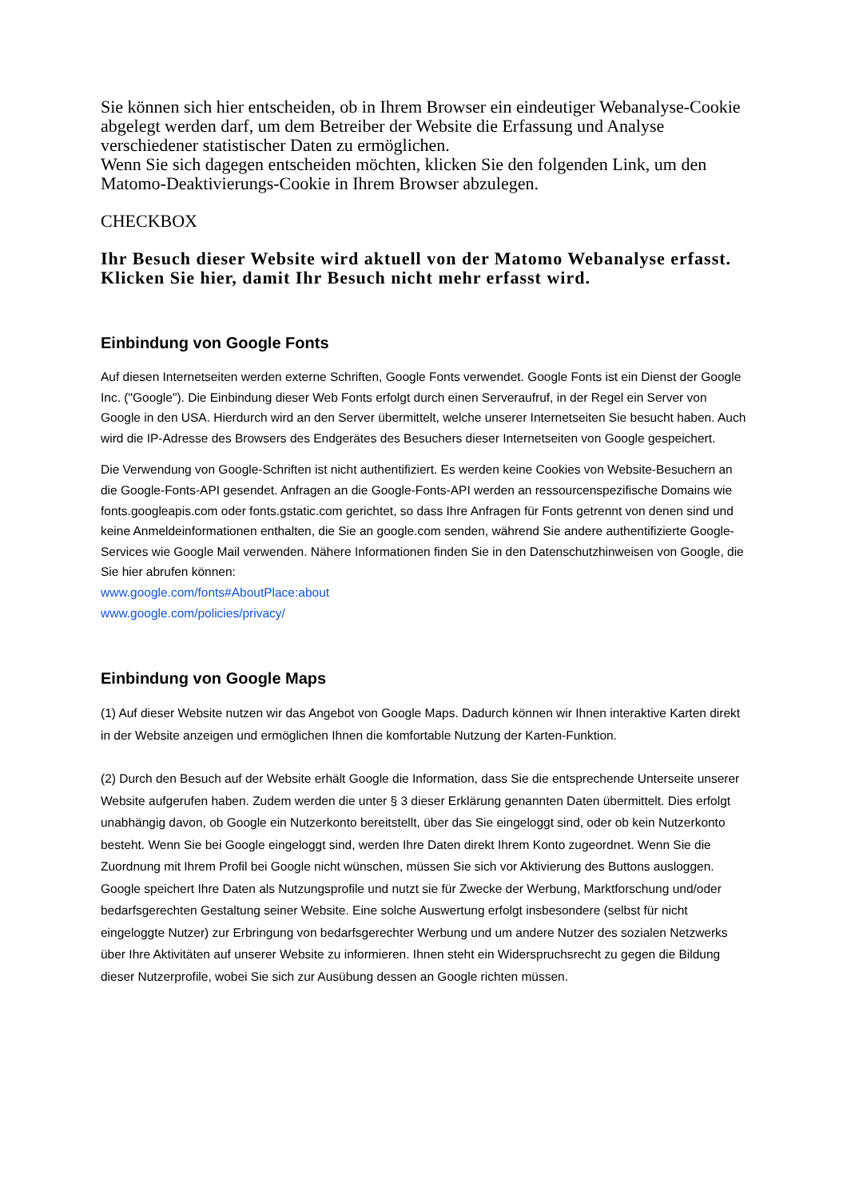Sie können sich hier entscheiden, ob in Ihrem Browser ein eindeutiger Webanalyse-Cookie abgelegt werden darf, um dem Betreiber der Website die Erfassung und Analyse verschiedener statistischer Daten zu ermöglichen.
Wenn Sie sich dagegen entscheiden möchten, klicken Sie den folgenden Link, um den Matomo-Deaktivierungs-Cookie in Ihrem Browser abzulegen.
CHECKBOX
Ihr Besuch dieser Website wird aktuell von der Matomo Webanalyse erfasst. Klicken Sie hier, damit Ihr Besuch nicht mehr erfasst wird.
Einbindung von Google Fonts
Auf diesen Internetseiten werden externe Schriften, Google Fonts verwendet. Google Fonts ist ein Dienst der Google Inc. ("Google"). Die Einbindung dieser Web Fonts erfolgt durch einen Serveraufruf, in der Regel ein Server von Google in den USA. Hierdurch wird an den Server übermittelt, welche unserer Internetseiten Sie besucht haben. Auch wird die IP-Adresse des Browsers des Endgerätes des Besuchers dieser Internetseiten von Google gespeichert.
Die Verwendung von Google-Schriften ist nicht authentifiziert. Es werden keine Cookies von Website-Besuchern an die Google-Fonts-API gesendet. Anfragen an die Google-Fonts-API werden an ressourcenspezifische Domains wie fonts.googleapis.com oder fonts.gstatic.com gerichtet, so dass Ihre Anfragen für Fonts getrennt von denen sind und keine Anmeldeinformationen enthalten, die Sie an google.com senden, während Sie andere authentifizierte Google-Services wie Google Mail verwenden. Nähere Informationen finden Sie in den Datenschutzhinweisen von Google, die Sie hier abrufen können:
www.google.com/fonts#AboutPlace:about
www.google.com/policies/privacy/
Einbindung von Google Maps
(1) Auf dieser Website nutzen wir das Angebot von Google Maps. Dadurch können wir Ihnen interaktive Karten direkt in der Website anzeigen und ermöglichen Ihnen die komfortable Nutzung der Karten-Funktion.
(2) Durch den Besuch auf der Website erhält Google die Information, dass Sie die entsprechende Unterseite unserer Website aufgerufen haben. Zudem werden die unter § 3 dieser Erklärung genannten Daten übermittelt. Dies erfolgt unabhängig davon, ob Google ein Nutzerkonto bereitstellt, über das Sie eingeloggt sind, oder ob kein Nutzerkonto besteht. Wenn Sie bei Google eingeloggt sind, werden Ihre Daten direkt Ihrem Konto zugeordnet. Wenn Sie die Zuordnung mit Ihrem Profil bei Google nicht wünschen, müssen Sie sich vor Aktivierung des Buttons ausloggen. Google speichert Ihre Daten als Nutzungsprofile und nutzt sie für Zwecke der Werbung, Marktforschung und/oder bedarfsgerechten Gestaltung seiner Website. Eine solche Auswertung erfolgt insbesondere (selbst für nicht eingeloggte Nutzer) zur Erbringung von bedarfsgerechter Werbung und um andere Nutzer des sozialen Netzwerks über Ihre Aktivitäten auf unserer Website zu informieren. Ihnen steht ein Widerspruchsrecht zu gegen die Bildung dieser Nutzerprofile, wobei Sie sich zur Ausübung dessen an Google richten müssen.